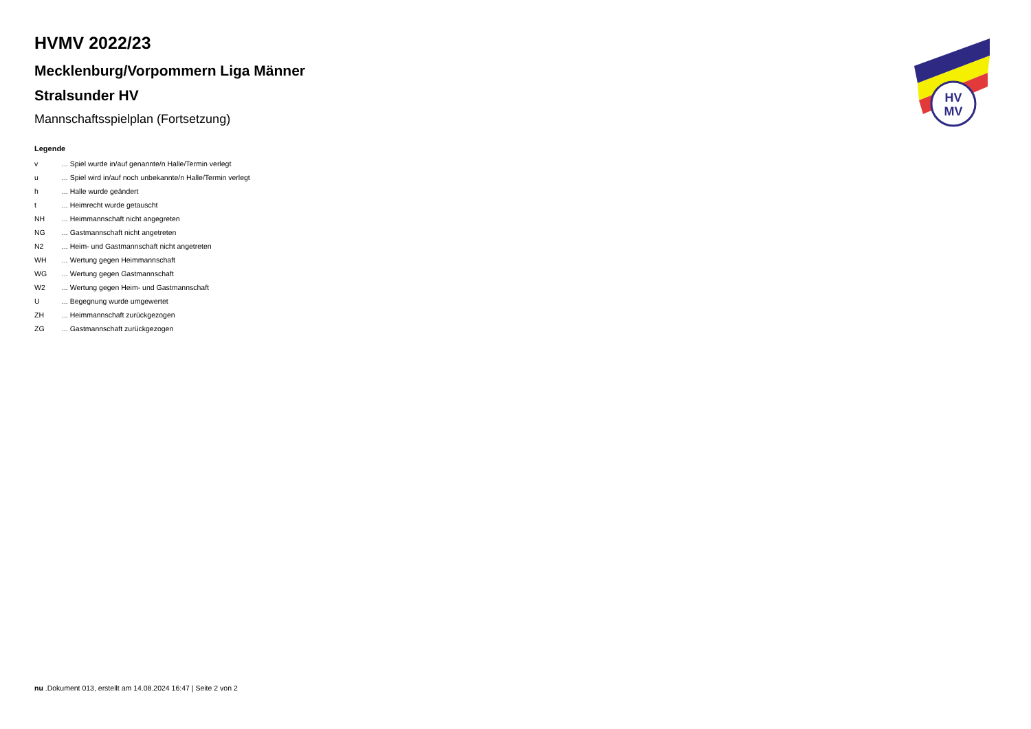HV
MV
HVMV 2022/23
Mecklenburg/Vorpommern Liga Männer
Stralsunder HV
Mannschaftsspielplan (Fortsetzung)
Legende
| v | ... Spiel wurde in/auf genannte/n Halle/Termin verlegt |
| u | ... Spiel wird in/auf noch unbekannte/n Halle/Termin verlegt |
| h | ... Halle wurde geändert |
| t | ... Heimrecht wurde getauscht |
| NH | ... Heimmannschaft nicht angegreten |
| NG | ... Gastmannschaft nicht angetreten |
| N2 | ... Heim- und Gastmannschaft nicht angetreten |
| WH | ... Wertung gegen Heimmannschaft |
| WG | ... Wertung gegen Gastmannschaft |
| W2 | ... Wertung gegen Heim- und Gastmannschaft |
| U | ... Begegnung wurde umgewertet |
| ZH | ... Heimmannschaft zurückgezogen |
| ZG | ... Gastmannschaft zurückgezogen |
nu .Dokument 013, erstellt am 14.08.2024 16:47 | Seite 2 von 2